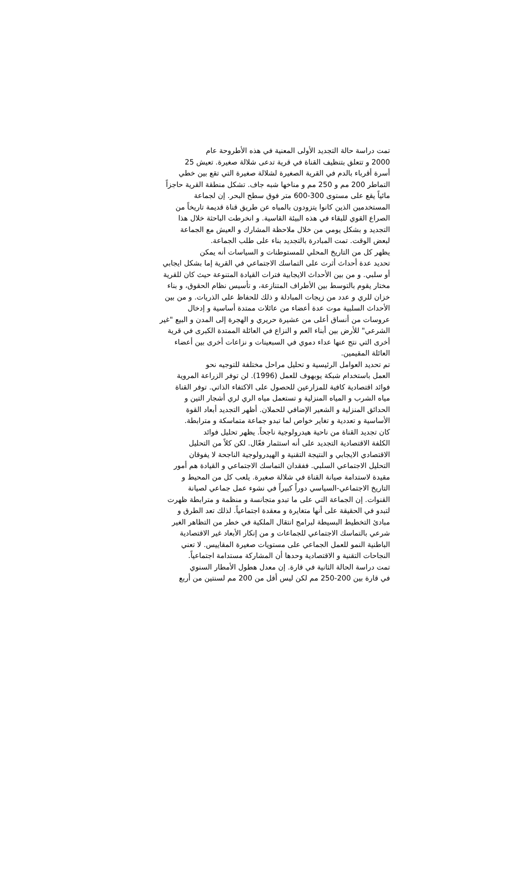تمت دراسة حالة التجديد الأولى المعنية في هذه الأطروحة عام
2000 و تتعلق بتنظيف القناة في قرية تدعى شلالة صغيرة. تعيش 25
أسرة أقرباء بالدم في القرية الصغيرة لشلالة صغيرة التي تقع بين خطي
التماطر 200 مم و 250 مم و مناخها شبه جاف. تشكل منطقة القرية حاجزاً
مائياً يقع على مستوى 300-600 متر فوق سطح البحر. إن لجماعة
المستخدمين الذين كانوا يتزودون بالمياه عن طريق قناة قديمة تاريخاً من
الصراع القوي للبقاء في هذه البيئة القاسية. و انخرطت الباحثة خلال هذا
التجديد و بشكل يومي من خلال ملاحظة المشارك و العيش مع الجماعة
لبعض الوقت. تمت المبادرة بالتجديد بناء على طلب الجماعة.
يظهر كل من التاريخ المحلي للمستوطنات و السياسات أنه يمكن
تحديد عدة أحداث أثرت على التماسك الاجتماعي في القرية إما بشكل ايجابي
أو سلبي. و من بين الأحداث الايجابية فترات القيادة المتنوعة حيث كان للقرية
مختار يقوم بالتوسط بين الأطراف المتنازعة، و تأسيس نظام الحقوق، و بناء
خزان للري و عدد من زيجات المبادلة و ذلك للحفاظ على الذريات. و من بين
الأحداث السلبية موت عدة أعضاء من عائلات ممتدة أساسية و إدخال
عروسات من أنساق أعلى من عشيرة حريري و الهجرة إلى المدن و البيع "غير
الشرعي" للأرض بين أبناء العم و النزاع في العائلة الممتدة الكبرى في قرية
أخرى التي نتج عنها عداء دموي في السبعينات و نزاعات أخرى بين أعضاء
العائلة المقيمين.
تم تحديد العوامل الرئيسية و تحليل مراحل مختلفة للتوجيه نحو
العمل باستخدام شبكة يوبهوف للعمل (1996). لن توفر الزراعة المروية
فوائد اقتصادية كافية للمزارعين للحصول على الاكتفاء الذاتي. توفر القناة
مياه الشرب و المياه المنزلية و تستعمل مياه الري لري أشجار التين و
الحدائق المنزلية و الشعير الإضافي للحملان. أظهر التجديد أبعاد القوة
الأساسية و تعددية و تغاير خواص لما تبدو جماعة متماسكة و مترابطة.
كان تجديد القناة من ناحية هيدرولوجية ناجحاً. يظهر تحليل فوائد
الكلفة الاقتصادية التجديد على أنه استثمار فعّال. لكن كلاً من التحليل
الاقتصادي الايجابي و النتيجة التقنية و الهيدرولوجية الناجحة لا يفوقان
التحليل الاجتماعي السلبي. ففقدان التماسك الاجتماعي و القيادة هم أمور
مقيدة لاستدامة صيانة القناة في شلالة صغيرة. يلعب كل من المحيط و
التاريخ الاجتماعي-السياسي دوراً كبيراً في نشوء عمل جماعي لصيانة
القنوات. إن الجماعة التي على ما تبدو متجانسة و منظمة و مترابطة ظهرت
لتبدو في الحقيقة على أنها متغايرة و معقدة اجتماعياً. لذلك تعد الطرق و
مبادئ التخطيط البسيطة لبرامج انتقال الملكية في خطر من التظاهر الغير
شرعي بالتماسك الاجتماعي للجماعات و من إنكار الأبعاد غير الاقتصادية
الباطنية النمو للعمل الجماعي على مستويات صغيرة المقاييس. لا تعني
النجاحات التقنية و الاقتصادية وحدها أن المشاركة مستدامة اجتماعياً.
تمت دراسة الحالة الثانية في قارة. إن معدل هطول الأمطار السنوي
في قارة بين 200-250 مم لكن ليس أقل من 200 مم لسنتين من أربع